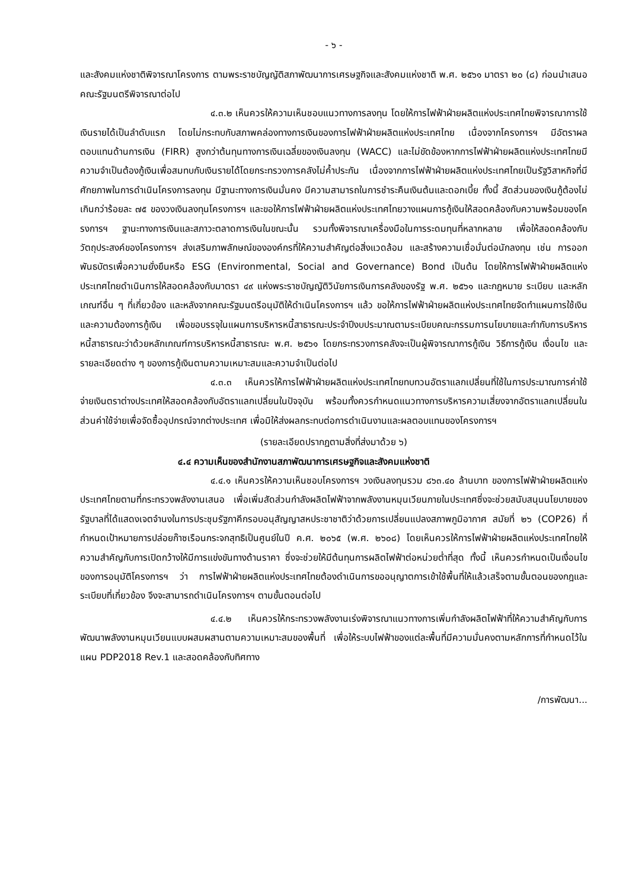- ๖ -
และสังคมแห่งชาติพิจารณาโครงการ ตามพระราชบัญญัติสภาพัฒนาการเศรษฐกิจและสังคมแห่งชาติ พ.ศ. ๒๕๖๑ มาตรา ๒๐ (๘) ก่อนนำเสนอคณะรัฐมนตรีพิจารณาต่อไป
๔.๓.๒ เห็นควรให้ความเห็นชอบแนวทางการลงทุน โดยให้การไฟฟ้าฝ่ายผลิตแห่งประเทศไทยพิจารณาการใช้เงินรายได้เป็นลำดับแรก โดยไม่กระทบกับสภาพคล่องทางการเงินของการไฟฟ้าฝ่ายผลิตแห่งประเทศไทย เนื่องจากโครงการฯ มีอัตราผลตอบแทนด้านการเงิน (FIRR) สูงกว่าต้นทุนทางการเงินเฉลี่ยของเงินลงทุน (WACC) และไม่ขัดข้องหากการไฟฟ้าฝ่ายผลิตแห่งประเทศไทยมีความจำเป็นต้องกู้เงินเพื่อสมทบกับเงินรายได้โดยกระทรวงการคลังไม่ค้ำประกัน เนื่องจากการไฟฟ้าฝ่ายผลิตแห่งประเทศไทยเป็นรัฐวิสาหกิจที่มีศักยภาพในการดำเนินโครงการลงทุน มีฐานะทางการเงินมั่นคง มีความสามารถในการชำระคืนเงินต้นและดอกเบี้ย ทั้งนี้ สัดส่วนของเงินกู้ต้องไม่เกินกว่าร้อยละ ๗๕ ของวงเงินลงทุนโครงการฯ และขอให้การไฟฟ้าฝ่ายผลิตแห่งประเทศไทยวางแผนการกู้เงินให้สอดคล้องกับความพร้อมของโครงการฯ ฐานะทางการเงินและสภาวะตลาดการเงินในขณะนั้น รวมทั้งพิจารณาเครื่องมือในการระดมทุนที่หลากหลาย เพื่อให้สอดคล้องกับวัตถุประสงค์ของโครงการฯ ส่งเสริมภาพลักษณ์ขององค์กรที่ให้ความสำคัญต่อสิ่งแวดล้อม และสร้างความเชื่อมั่นต่อนักลงทุน เช่น การออกพันธบัตรเพื่อความยั่งยืนหรือ ESG (Environmental, Social and Governance) Bond เป็นต้น โดยให้การไฟฟ้าฝ่ายผลิตแห่งประเทศไทยดำเนินการให้สอดคล้องกับมาตรา ๔๙ แห่งพระราชบัญญัติวินัยการเงินการคลังของรัฐ พ.ศ. ๒๕๖๑ และกฎหมาย ระเบียบ และหลักเกณฑ์อื่น ๆ ที่เกี่ยวข้อง และหลังจากคณะรัฐมนตรีอนุมัติให้ดำเนินโครงการฯ แล้ว ขอให้การไฟฟ้าฝ่ายผลิตแห่งประเทศไทยจัดทำแผนการใช้เงินและความต้องการกู้เงิน เพื่อขอบรรจุในแผนการบริหารหนี้สาธารณะประจำปีงบประมาณตามระเบียบคณะกรรมการนโยบายและกำกับการบริหารหนี้สาธารณะว่าด้วยหลักเกณฑ์การบริหารหนี้สาธารณะ พ.ศ. ๒๕๖๑ โดยกระทรวงการคลังจะเป็นผู้พิจารณาการกู้เงิน วิธีการกู้เงิน เงื่อนไข และรายละเอียดต่าง ๆ ของการกู้เงินตามความเหมาะสมและความจำเป็นต่อไป
๔.๓.๓ เห็นควรให้การไฟฟ้าฝ่ายผลิตแห่งประเทศไทยทบทวนอัตราแลกเปลี่ยนที่ใช้ในการประมาณการค่าใช้จ่ายเงินตราต่างประเทศให้สอดคล้องกับอัตราแลกเปลี่ยนในปัจจุบัน พร้อมทั้งควรกำหนดแนวทางการบริหารความเสี่ยงจากอัตราแลกเปลี่ยนในส่วนค่าใช้จ่ายเพื่อจัดซื้ออุปกรณ์จากต่างประเทศ เพื่อมิให้ส่งผลกระทบต่อการดำเนินงานและผลตอบแทนของโครงการฯ
(รายละเอียดปรากฏตามสิ่งที่ส่งมาด้วย ๖)
๔.๔ ความเห็นของสำนักงานสภาพัฒนาการเศรษฐกิจและสังคมแห่งชาติ
๔.๔.๑ เห็นควรให้ความเห็นชอบโครงการฯ วงเงินลงทุนรวม ๘๖๓.๔๐ ล้านบาท ของการไฟฟ้าฝ่ายผลิตแห่งประเทศไทยตามที่กระทรวงพลังงานเสนอ เพื่อเพิ่มสัดส่วนกำลังผลิตไฟฟ้าจากพลังงานหมุนเวียนภายในประเทศซึ่งจะช่วยสนับสนุนนโยบายของรัฐบาลที่ได้แสดงเจตจำนงในการประชุมรัฐภาคีกรอบอนุสัญญาสหประชาชาติว่าด้วยการเปลี่ยนแปลงสภาพภูมิอากาศ สมัยที่ ๒๖ (COP26) ที่กำหนดเป้าหมายการปล่อยก๊าซเรือนกระจกสุทธิเป็นศูนย์ในปี ค.ศ. ๒๐๖๕ (พ.ศ. ๒๖๐๘) โดยเห็นควรให้การไฟฟ้าฝ่ายผลิตแห่งประเทศไทยให้ความสำคัญกับการเปิดกว้างให้มีการแข่งขันทางด้านราคา ซึ่งจะช่วยให้มีต้นทุนการผลิตไฟฟ้าต่อหน่วยต่ำที่สุด ทั้งนี้ เห็นควรกำหนดเป็นเงื่อนไขของการอนุมัติโครงการฯ ว่า การไฟฟ้าฝ่ายผลิตแห่งประเทศไทยต้องดำเนินการขออนุญาตการเข้าใช้พื้นที่ให้แล้วเสร็จตามขั้นตอนของกฎและระเบียบที่เกี่ยวข้อง จึงจะสามารถดำเนินโครงการฯ ตามขั้นตอนต่อไป
๔.๔.๒ เห็นควรให้กระทรวงพลังงานเร่งพิจารณาแนวทางการเพิ่มกำลังผลิตไฟฟ้าที่ให้ความสำคัญกับการพัฒนาพลังงานหมุนเวียนแบบผสมผสานตามความเหมาะสมของพื้นที่ เพื่อให้ระบบไฟฟ้าของแต่ละพื้นที่มีความมั่นคงตามหลักการที่กำหนดไว้ในแผน PDP2018 Rev.1 และสอดคล้องกับทิศทาง
/การพัฒนา...